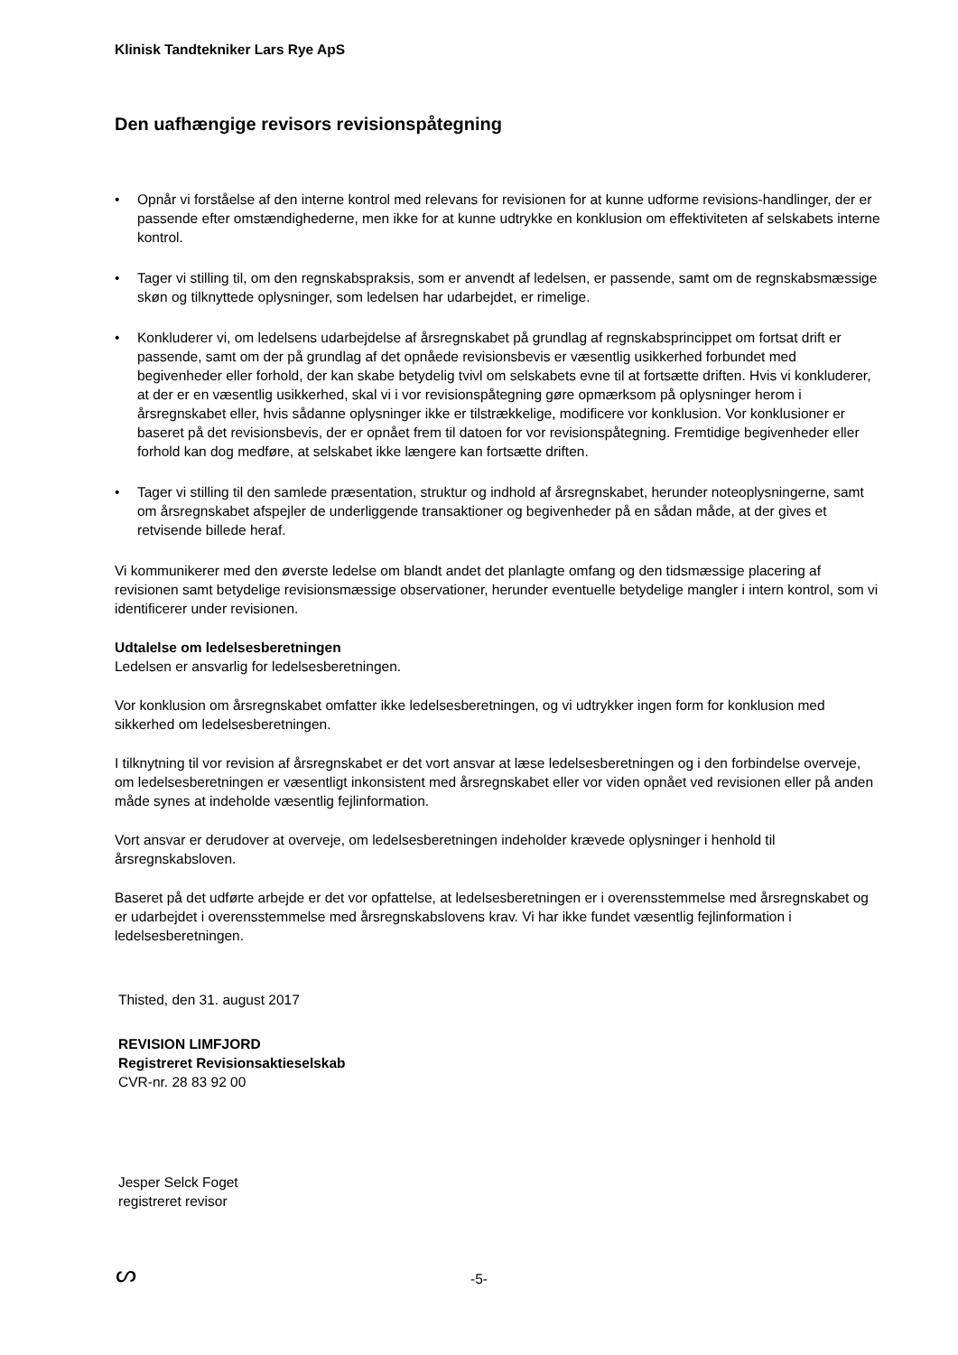Klinisk Tandtekniker Lars Rye ApS
Den uafhængige revisors revisionspåtegning
• Opnår vi forståelse af den interne kontrol med relevans for revisionen for at kunne udforme revisions-handlinger, der er passende efter omstændighederne, men ikke for at kunne udtrykke en konklusion om effektiviteten af selskabets interne kontrol.
• Tager vi stilling til, om den regnskabspraksis, som er anvendt af ledelsen, er passende, samt om de regnskabsmæssige skøn og tilknyttede oplysninger, som ledelsen har udarbejdet, er rimelige.
• Konkluderer vi, om ledelsens udarbejdelse af årsregnskabet på grundlag af regnskabsprincippet om fortsat drift er passende, samt om der på grundlag af det opnåede revisionsbevis er væsentlig usikkerhed forbundet med begivenheder eller forhold, der kan skabe betydelig tvivl om selskabets evne til at fortsætte driften. Hvis vi konkluderer, at der er en væsentlig usikkerhed, skal vi i vor revisionspåtegning gøre opmærksom på oplysninger herom i årsregnskabet eller, hvis sådanne oplysninger ikke er tilstrækkelige, modificere vor konklusion. Vor konklusioner er baseret på det revisionsbevis, der er opnået frem til datoen for vor revisionspåtegning. Fremtidige begivenheder eller forhold kan dog medføre, at selskabet ikke længere kan fortsætte driften.
• Tager vi stilling til den samlede præsentation, struktur og indhold af årsregnskabet, herunder noteoplysningerne, samt om årsregnskabet afspejler de underliggende transaktioner og begivenheder på en sådan måde, at der gives et retvisende billede heraf.
Vi kommunikerer med den øverste ledelse om blandt andet det planlagte omfang og den tidsmæssige placering af revisionen samt betydelige revisionsmæssige observationer, herunder eventuelle betydelige mangler i intern kontrol, som vi identificerer under revisionen.
Udtalelse om ledelsesberetningen
Ledelsen er ansvarlig for ledelsesberetningen.
Vor konklusion om årsregnskabet omfatter ikke ledelsesberetningen, og vi udtrykker ingen form for konklusion med sikkerhed om ledelsesberetningen.
I tilknytning til vor revision af årsregnskabet er det vort ansvar at læse ledelsesberetningen og i den forbindelse overveje, om ledelsesberetningen er væsentligt inkonsistent med årsregnskabet eller vor viden opnået ved revisionen eller på anden måde synes at indeholde væsentlig fejlinformation.
Vort ansvar er derudover at overveje, om ledelsesberetningen indeholder krævede oplysninger i henhold til årsregnskabsloven.
Baseret på det udførte arbejde er det vor opfattelse, at ledelsesberetningen er i overensstemmelse med årsregnskabet og er udarbejdet i overensstemmelse med årsregnskabslovens krav. Vi har ikke fundet væsentlig fejlinformation i ledelsesberetningen.
Thisted, den 31. august 2017
REVISION LIMFJORD
Registreret Revisionsaktieselskab
CVR-nr. 28 83 92 00
Jesper Selck Foget
registreret revisor
ᔕ
-5-